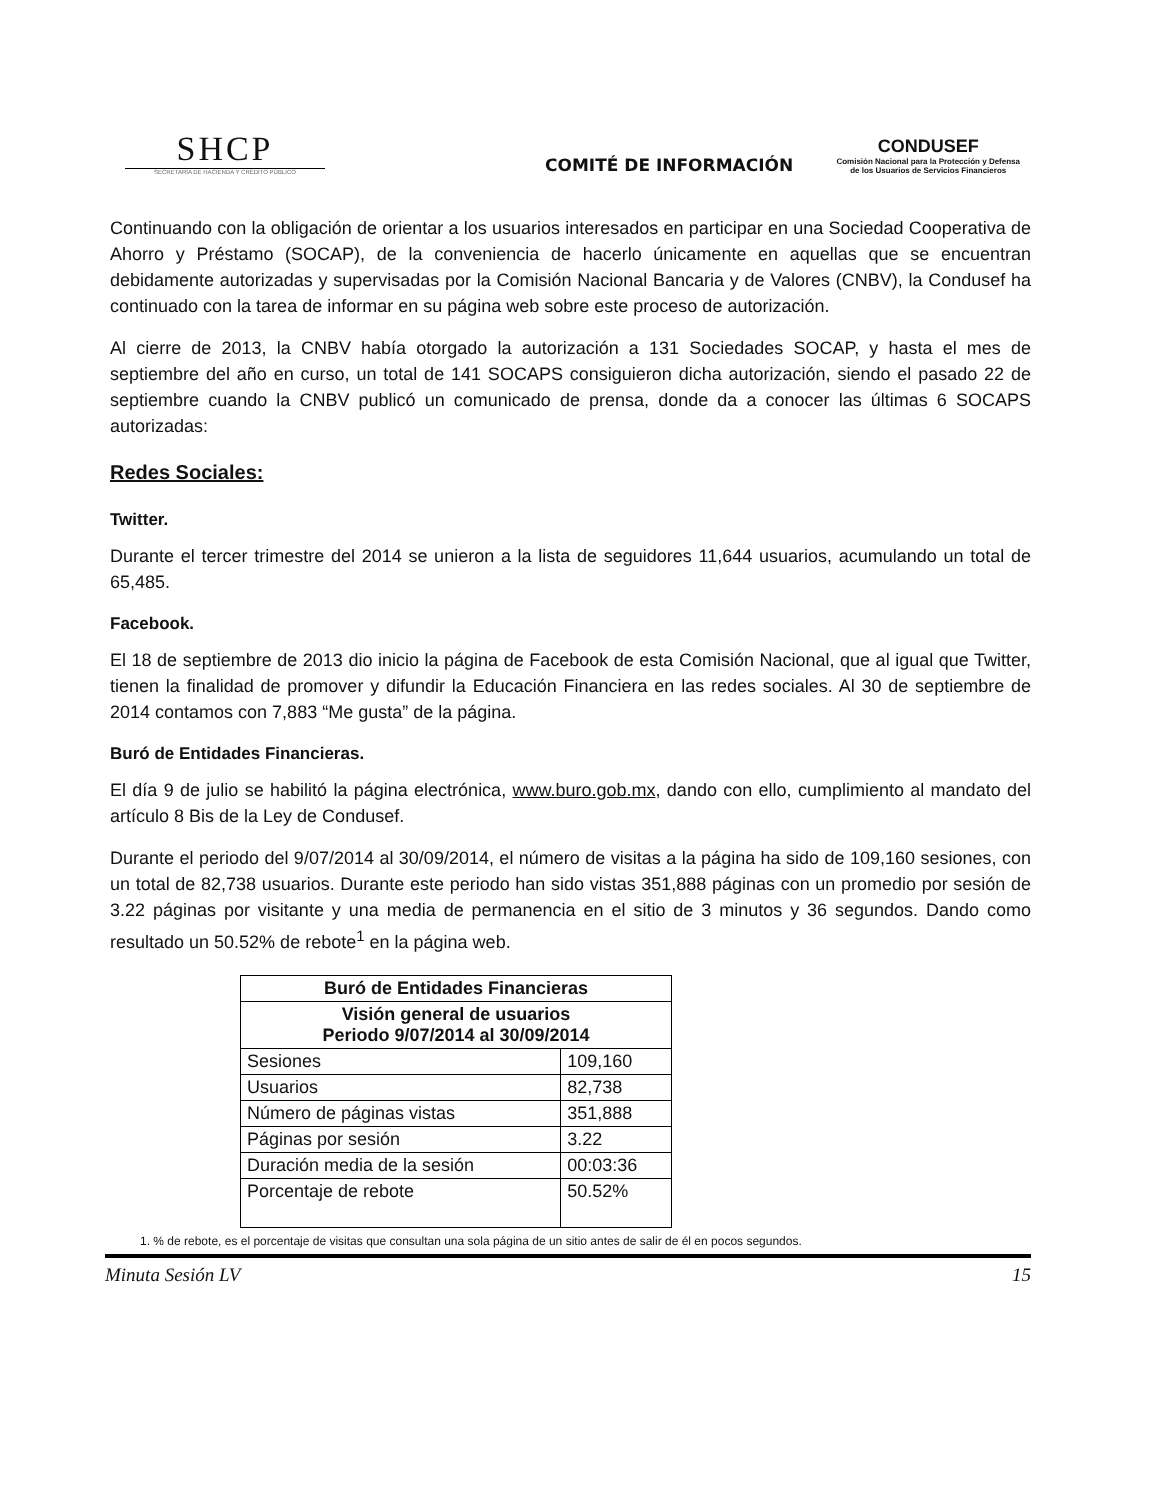SHCP
SECRETARÍA DE HACIENDA Y CRÉDITO PÚBLICO
COMITÉ DE INFORMACIÓN
CONDUSEF
Comisión Nacional para la Protección y Defensa de los Usuarios de Servicios Financieros
Continuando con la obligación de orientar a los usuarios interesados en participar en una Sociedad Cooperativa de Ahorro y Préstamo (SOCAP), de la conveniencia de hacerlo únicamente en aquellas que se encuentran debidamente autorizadas y supervisadas por la Comisión Nacional Bancaria y de Valores (CNBV), la Condusef ha continuado con la tarea de informar en su página web sobre este proceso de autorización.
Al cierre de 2013, la CNBV había otorgado la autorización a 131 Sociedades SOCAP, y hasta el mes de septiembre del año en curso, un total de 141 SOCAPS consiguieron dicha autorización, siendo el pasado 22 de septiembre cuando la CNBV publicó un comunicado de prensa, donde da a conocer las últimas 6 SOCAPS autorizadas:
Redes Sociales:
Twitter.
Durante el tercer trimestre del 2014 se unieron a la lista de seguidores 11,644 usuarios, acumulando un total de 65,485.
Facebook.
El 18 de septiembre de 2013 dio inicio la página de Facebook de esta Comisión Nacional, que al igual que Twitter, tienen la finalidad de promover y difundir la Educación Financiera en las redes sociales. Al 30 de septiembre de 2014 contamos con 7,883 “Me gusta” de la página.
Buró de Entidades Financieras.
El día 9 de julio se habilitó la página electrónica, www.buro.gob.mx, dando con ello, cumplimiento al mandato del artículo 8 Bis de la Ley de Condusef.
Durante el periodo del 9/07/2014 al 30/09/2014, el número de visitas a la página ha sido de 109,160 sesiones, con un total de 82,738 usuarios. Durante este periodo han sido vistas 351,888 páginas con un promedio por sesión de 3.22 páginas por visitante y una media de permanencia en el sitio de 3 minutos y 36 segundos. Dando como resultado un 50.52% de rebote<sup>1</sup> en la página web.
| Buró de Entidades Financieras | |
| --- | --- |
| Visión general de usuarios Periodo 9/07/2014 al 30/09/2014 | |
| Sesiones | 109,160 |
| Usuarios | 82,738 |
| Número de páginas vistas | 351,888 |
| Páginas por sesión | 3.22 |
| Duración media de la sesión | 00:03:36 |
| Porcentaje de rebote | 50.52% |
1. % de rebote, es el porcentaje de visitas que consultan una sola página de un sitio antes de salir de él en pocos segundos.
Minuta Sesión LV 15